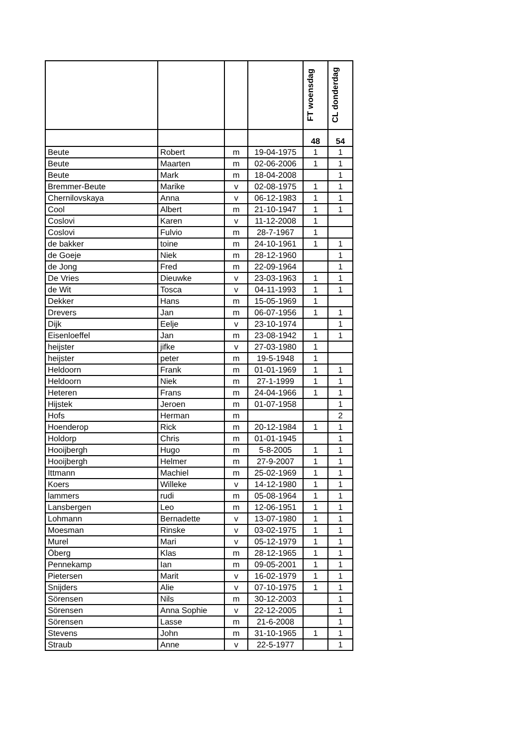| | | | | FT woensdag | CL donderdag |
| | | | | 48 | 54 |
| Beute | Robert | m | 19-04-1975 | 1 | 1 |
| Beute | Maarten | m | 02-06-2006 | 1 | 1 |
| Beute | Mark | m | 18-04-2008 | | 1 |
| Bremmer-Beute | Marike | v | 02-08-1975 | 1 | 1 |
| Chernilovskaya | Anna | v | 06-12-1983 | 1 | 1 |
| Cool | Albert | m | 21-10-1947 | 1 | 1 |
| Coslovi | Karen | v | 11-12-2008 | 1 | |
| Coslovi | Fulvio | m | 28-7-1967 | 1 | |
| de bakker | toine | m | 24-10-1961 | 1 | 1 |
| de Goeje | Niek | m | 28-12-1960 | | 1 |
| de Jong | Fred | m | 22-09-1964 | | 1 |
| De Vries | Dieuwke | v | 23-03-1963 | 1 | 1 |
| de Wit | Tosca | v | 04-11-1993 | 1 | 1 |
| Dekker | Hans | m | 15-05-1969 | 1 | |
| Drevers | Jan | m | 06-07-1956 | 1 | 1 |
| Dijk | Eelje | v | 23-10-1974 | | 1 |
| Eisenloeffel | Jan | m | 23-08-1942 | 1 | 1 |
| heijster | jifke | v | 27-03-1980 | 1 | |
| heijster | peter | m | 19-5-1948 | 1 | |
| Heldoorn | Frank | m | 01-01-1969 | 1 | 1 |
| Heldoorn | Niek | m | 27-1-1999 | 1 | 1 |
| Heteren | Frans | m | 24-04-1966 | 1 | 1 |
| Hijstek | Jeroen | m | 01-07-1958 | | 1 |
| Hofs | Herman | m | | | 2 |
| Hoenderop | Rick | m | 20-12-1984 | 1 | 1 |
| Holdorp | Chris | m | 01-01-1945 | | 1 |
| Hooijbergh | Hugo | m | 5-8-2005 | 1 | 1 |
| Hooijbergh | Helmer | m | 27-9-2007 | 1 | 1 |
| Ittmann | Machiel | m | 25-02-1969 | 1 | 1 |
| Koers | Willeke | v | 14-12-1980 | 1 | 1 |
| lammers | rudi | m | 05-08-1964 | 1 | 1 |
| Lansbergen | Leo | m | 12-06-1951 | 1 | 1 |
| Lohmann | Bernadette | v | 13-07-1980 | 1 | 1 |
| Moesman | Rinske | v | 03-02-1975 | 1 | 1 |
| Murel | Mari | v | 05-12-1979 | 1 | 1 |
| Öberg | Klas | m | 28-12-1965 | 1 | 1 |
| Pennekamp | Ian | m | 09-05-2001 | 1 | 1 |
| Pietersen | Marit | v | 16-02-1979 | 1 | 1 |
| Snijders | Alie | v | 07-10-1975 | 1 | 1 |
| Sörensen | Nils | m | 30-12-2003 | | 1 |
| Sörensen | Anna Sophie | v | 22-12-2005 | | 1 |
| Sörensen | Lasse | m | 21-6-2008 | | 1 |
| Stevens | John | m | 31-10-1965 | 1 | 1 |
| Straub | Anne | v | 22-5-1977 | | 1 |